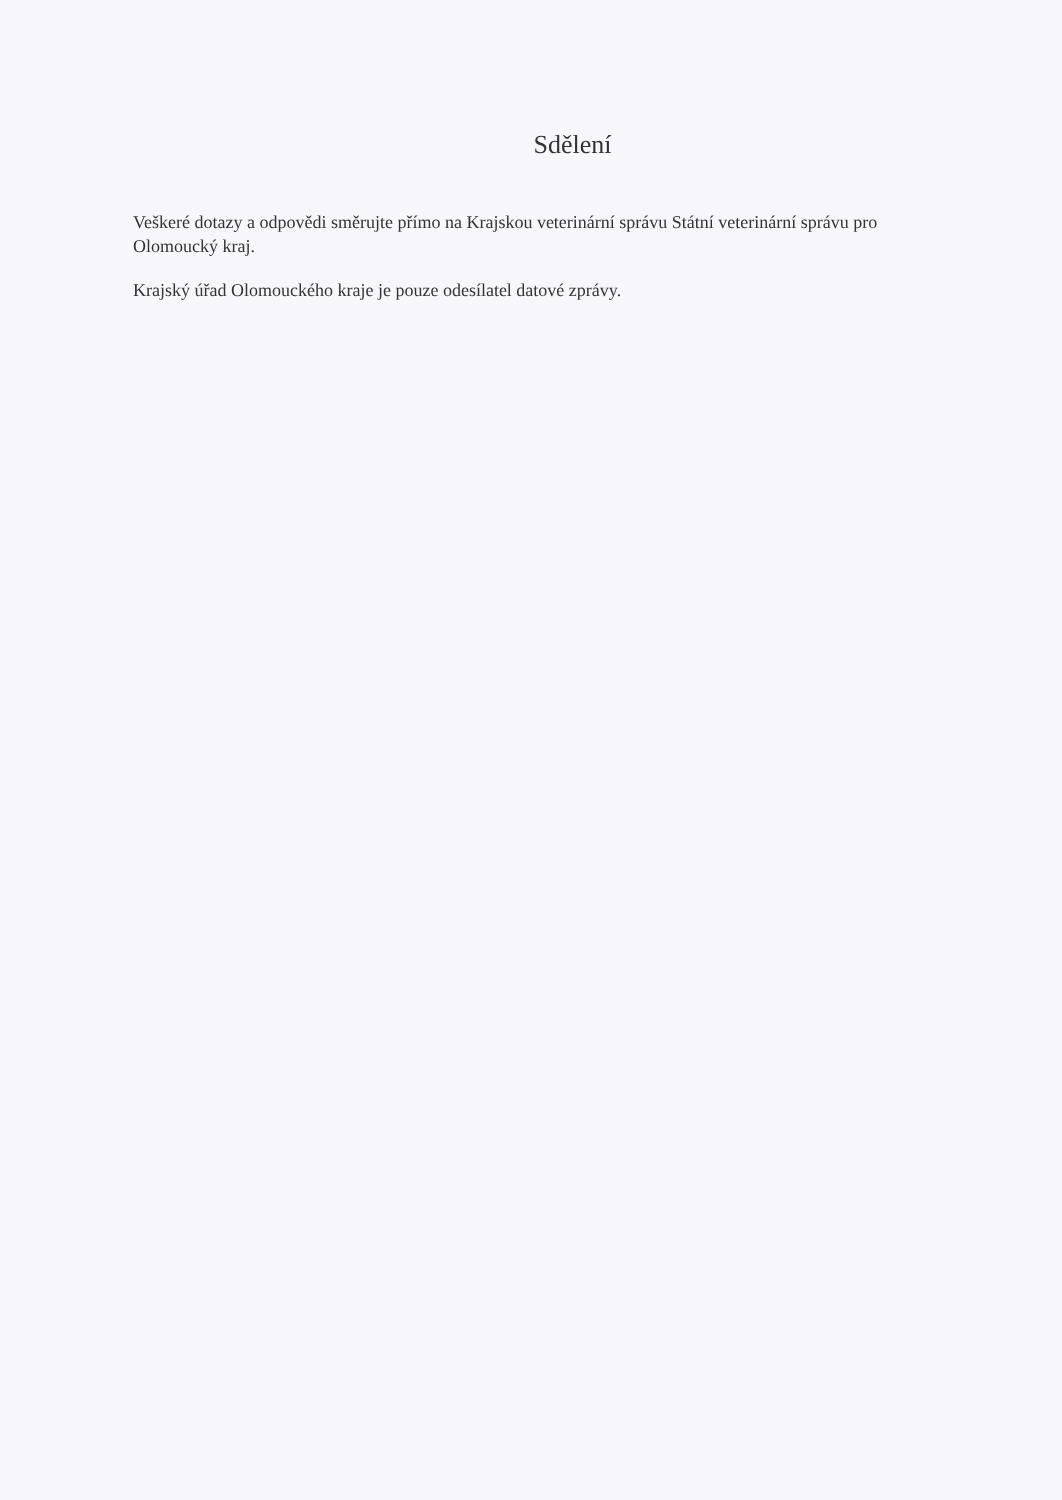Sdělení
Veškeré dotazy a odpovědi směrujte přímo na Krajskou veterinární správu Státní veterinární správu pro Olomoucký kraj.
Krajský úřad Olomouckého kraje je pouze odesílatel datové zprávy.